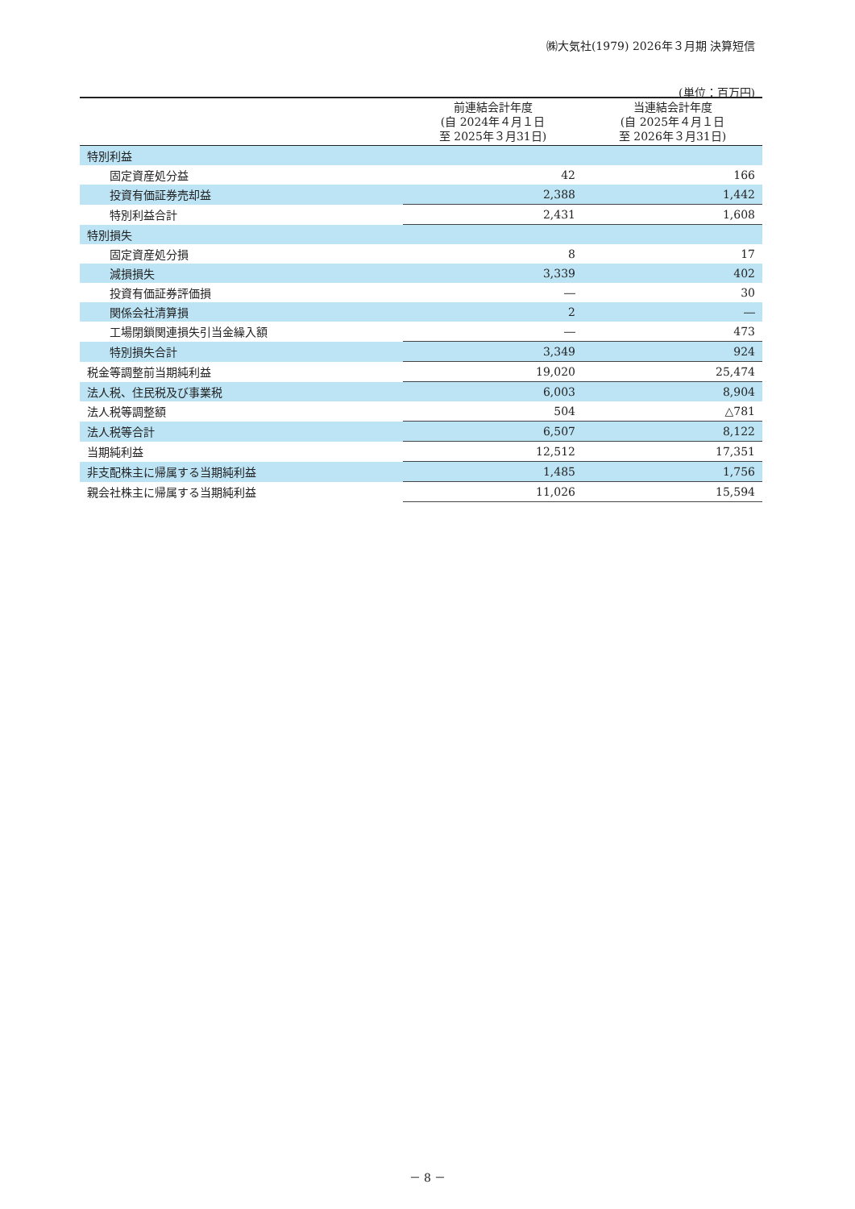㈱大気社(1979) 2026年３月期 決算短信
(単位：百万円)
| | 前連結会計年度 (自 2024年４月１日 至 2025年３月31日) | 当連結会計年度 (自 2025年４月１日 至 2026年３月31日) |
| --- | --- | --- |
| 特別利益 | | |
| 固定資産処分益 | 42 | 166 |
| 投資有価証券売却益 | 2,388 | 1,442 |
| 特別利益合計 | 2,431 | 1,608 |
| 特別損失 | | |
| 固定資産処分損 | 8 | 17 |
| 減損損失 | 3,339 | 402 |
| 投資有価証券評価損 | ― | 30 |
| 関係会社清算損 | 2 | ― |
| 工場閉鎖関連損失引当金繰入額 | ― | 473 |
| 特別損失合計 | 3,349 | 924 |
| 税金等調整前当期純利益 | 19,020 | 25,474 |
| 法人税、住民税及び事業税 | 6,003 | 8,904 |
| 法人税等調整額 | 504 | △781 |
| 法人税等合計 | 6,507 | 8,122 |
| 当期純利益 | 12,512 | 17,351 |
| 非支配株主に帰属する当期純利益 | 1,485 | 1,756 |
| 親会社株主に帰属する当期純利益 | 11,026 | 15,594 |
－ 8 －